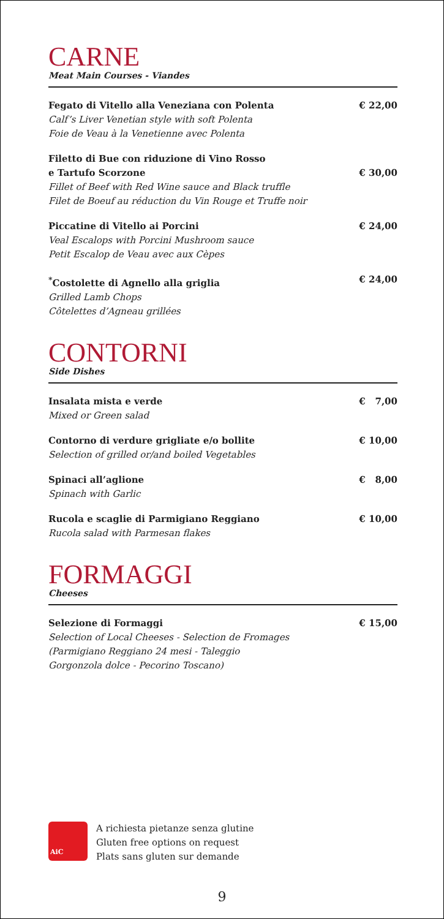CARNE
Meat Main Courses - Viandes
Fegato di Vitello alla Veneziana con Polenta
Calf’s Liver Venetian style with soft Polenta
Foie de Veau à la Venetienne avec Polenta
€ 22,00
Filetto di Bue con riduzione di Vino Rosso
e Tartufo Scorzone
Fillet of Beef with Red Wine sauce and Black truffle
Filet de Boeuf au réduction du Vin Rouge et Truffe noir
€ 30,00
Piccatine di Vitello ai Porcini
Veal Escalops with Porcini Mushroom sauce
Petit Escalop de Veau avec aux Cèpes
€ 24,00
<sup>*</sup> Costolette di Agnello alla griglia
Grilled Lamb Chops
Côtelettes d’Agneau grillées
€ 24,00
CONTORNI
Side Dishes
Insalata mista e verde
Mixed or Green salad
€ 7,00
Contorno di verdure grigliate e/o bollite
Selection of grilled or/and boiled Vegetables
€ 10,00
Spinaci all’aglione
Spinach with Garlic
€ 8,00
Rucola e scaglie di Parmigiano Reggiano
Rucola salad with Parmesan flakes
€ 10,00
FORMAGGI
Cheeses
Selezione di Formaggi
Selection of Local Cheeses - Selection de Fromages
(Parmigiano Reggiano 24 mesi - Taleggio
Gorgonzola dolce - Pecorino Toscano)
€ 15,00
AiC
A richiesta pietanze senza glutine
Gluten free options on request
Plats sans gluten sur demande
9